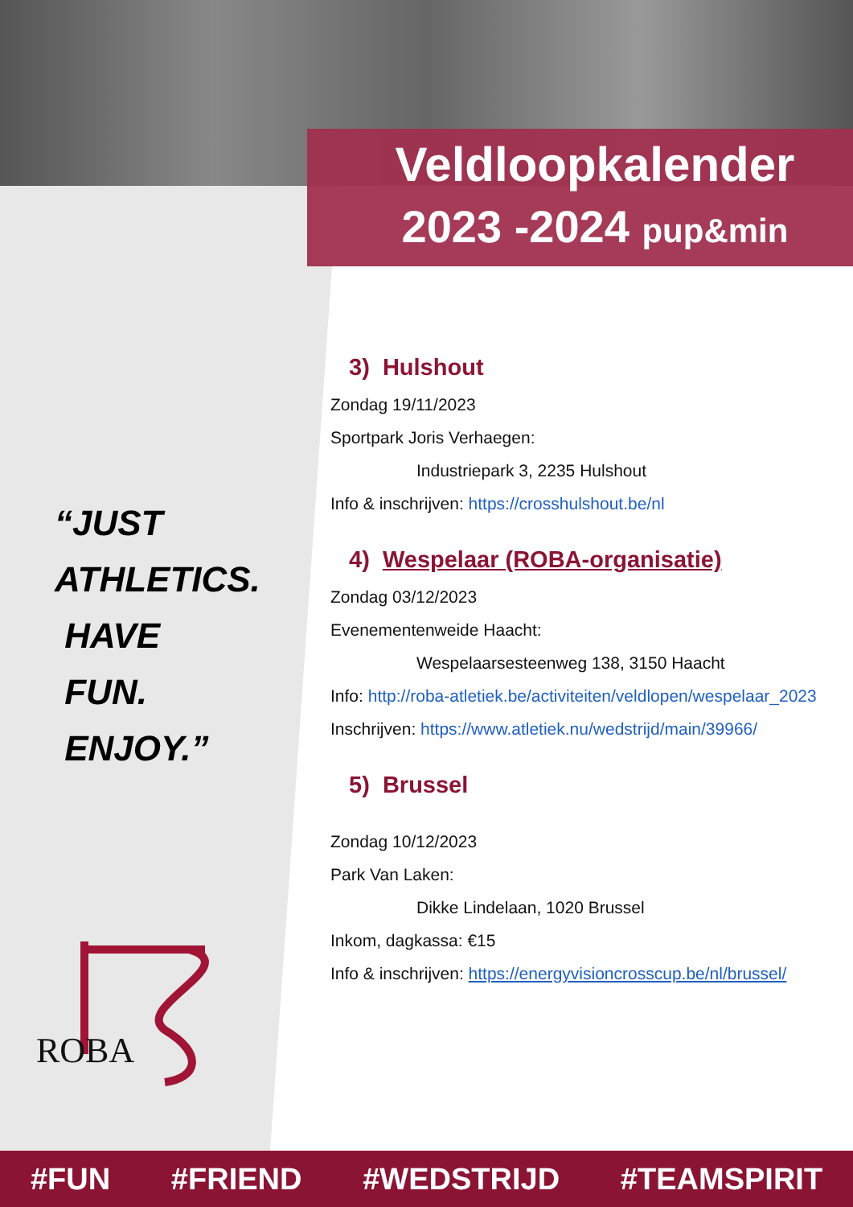Veldloopkalender
2023 -2024 pup&min
“JUST
ATHLETICS.
HAVE
FUN.
ENJOY.”
ROBA
3) Hulshout
Zondag 19/11/2023
Sportpark Joris Verhaegen:
Industriepark 3, 2235 Hulshout
Info & inschrijven: https://crosshulshout.be/nl
4) Wespelaar (ROBA-organisatie)
Zondag 03/12/2023
Evenementenweide Haacht:
Wespelaarsesteenweg 138, 3150 Haacht
Info: http://roba-atletiek.be/activiteiten/veldlopen/wespelaar_2023
Inschrijven: https://www.atletiek.nu/wedstrijd/main/39966/
5) Brussel
Zondag 10/12/2023
Park Van Laken:
Dikke Lindelaan, 1020 Brussel
Inkom, dagkassa: €15
Info & inschrijven: https://energyvisioncrosscup.be/nl/brussel/
#FUN #FRIEND #WEDSTRIJD #TEAMSPIRIT